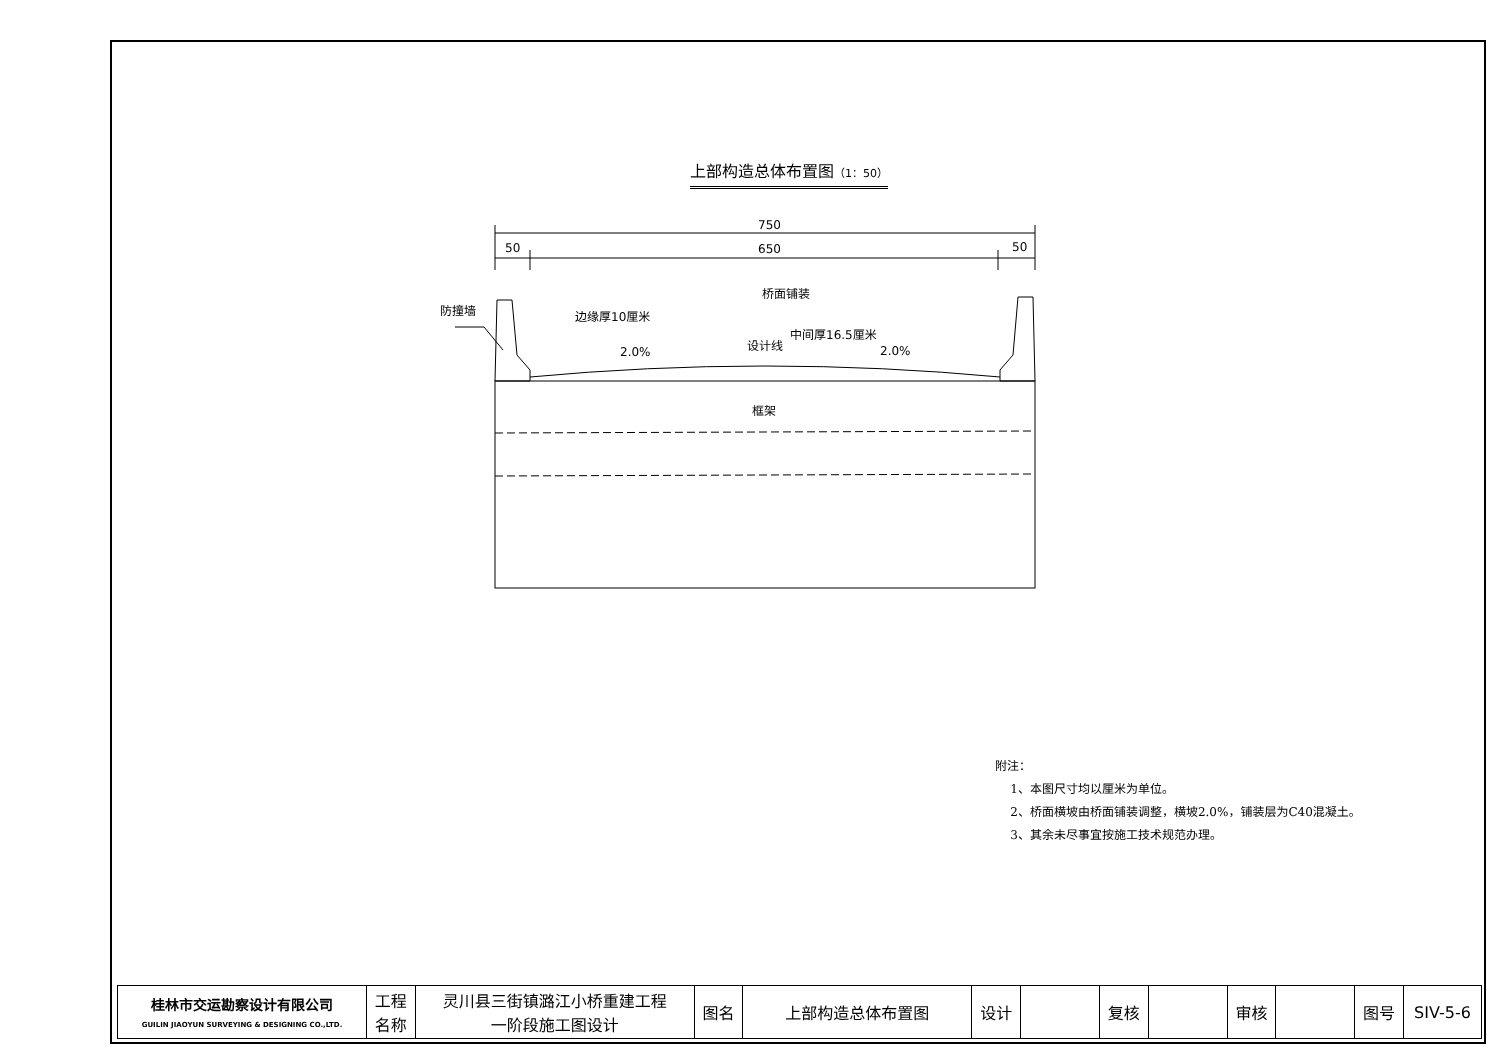上部构造总体布置图（1：50）
750
50
650
50
防撞墙
边缘厚10厘米
桥面铺装
设计线
中间厚16.5厘米
2.0%
2.0%
框架
附注：
1、本图尺寸均以厘米为单位。
2、桥面横坡由桥面铺装调整，横坡2.0%，铺装层为C40混凝土。
3、其余未尽事宜按施工技术规范办理。
| 桂林市交运勘察设计有限公司 GUILIN JIAOYUN SURVEYING & DESIGNING CO.,LTD. | 工程 名称 | 灵川县三街镇潞江小桥重建工程 一阶段施工图设计 | 图名 | 上部构造总体布置图 | 设计 | | 复核 | | 审核 | | 图号 | SIV-5-6 |